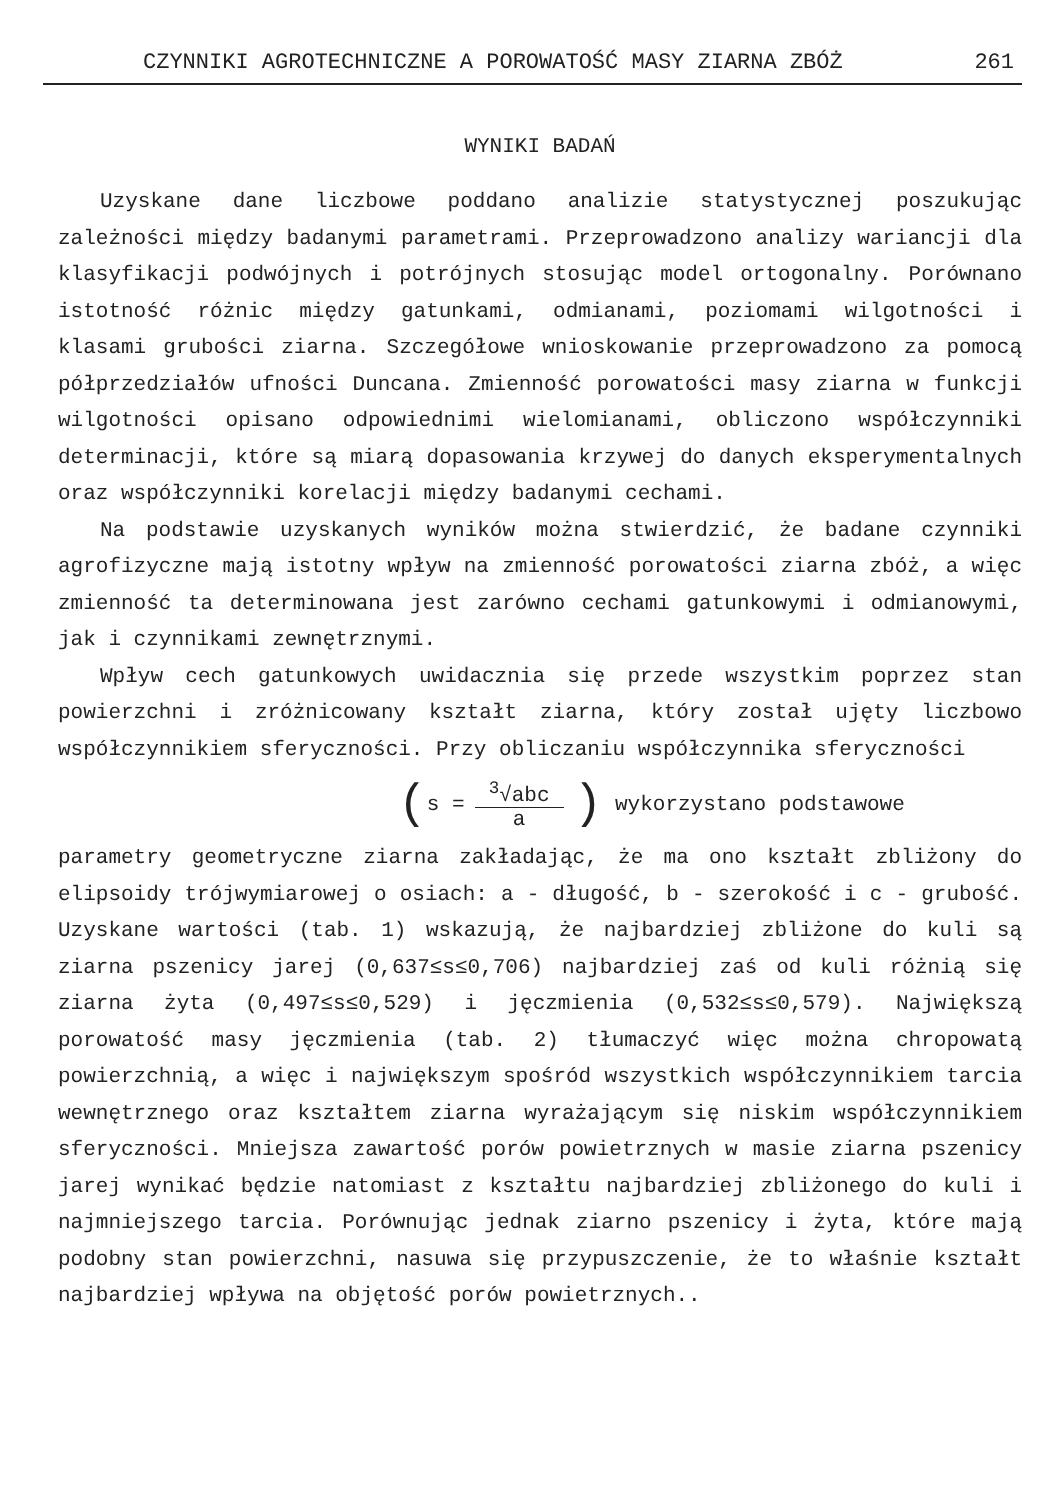CZYNNIKI AGROTECHNICZNE A POROWATOŚĆ MASY ZIARNA ZBÓŻ 261
WYNIKI BADAŃ
Uzyskane dane liczbowe poddano analizie statystycznej poszukując zależności między badanymi parametrami. Przeprowadzono analizy wariancji dla klasyfikacji podwójnych i potrójnych stosując model ortogonalny. Porównano istotność różnic między gatunkami, odmianami, poziomami wilgotności i klasami grubości ziarna. Szczegółowe wnioskowanie przeprowadzono za pomocą półprzedziałów ufności Duncana. Zmienność porowatości masy ziarna w funkcji wilgotności opisano odpowiednimi wielomianami, obliczono współczynniki determinacji, które są miarą dopasowania krzywej do danych eksperymentalnych oraz współczynniki korelacji między badanymi cechami.
Na podstawie uzyskanych wyników można stwierdzić, że badane czynniki agrofizyczne mają istotny wpływ na zmienność porowatości ziarna zbóż, a więc zmienność ta determinowana jest zarówno cechami gatunkowymi i odmianowymi, jak i czynnikami zewnętrznymi.
Wpływ cech gatunkowych uwidacznia się przede wszystkim poprzez stan powierzchni i zróżnicowany kształt ziarna, który został ujęty liczbowo współczynnikiem sferyczności. Przy obliczaniu współczynnika sferyczności
( s = <sup>3</sup>√abc a) wykorzystano podstawowe
parametry geometryczne ziarna zakładając, że ma ono kształt zbliżony do elipsoidy trójwymiarowej o osiach: a - długość, b - szerokość i c - grubość. Uzyskane wartości (tab. 1) wskazują, że najbardziej zbliżone do kuli są ziarna pszenicy jarej (0,637≤s≤0,706) najbardziej zaś od kuli różnią się ziarna żyta (0,497≤s≤0,529) i jęczmienia (0,532≤s≤0,579). Największą porowatość masy jęczmienia (tab. 2) tłumaczyć więc można chropowatą powierzchnią, a więc i największym spośród wszystkich współczynnikiem tarcia wewnętrznego oraz kształtem ziarna wyrażającym się niskim współczynnikiem sferyczności. Mniejsza zawartość porów powietrznych w masie ziarna pszenicy jarej wynikać będzie natomiast z kształtu najbardziej zbliżonego do kuli i najmniejszego tarcia. Porównując jednak ziarno pszenicy i żyta, które mają podobny stan powierzchni, nasuwa się przypuszczenie, że to właśnie kształt najbardziej wpływa na objętość porów powietrznych..